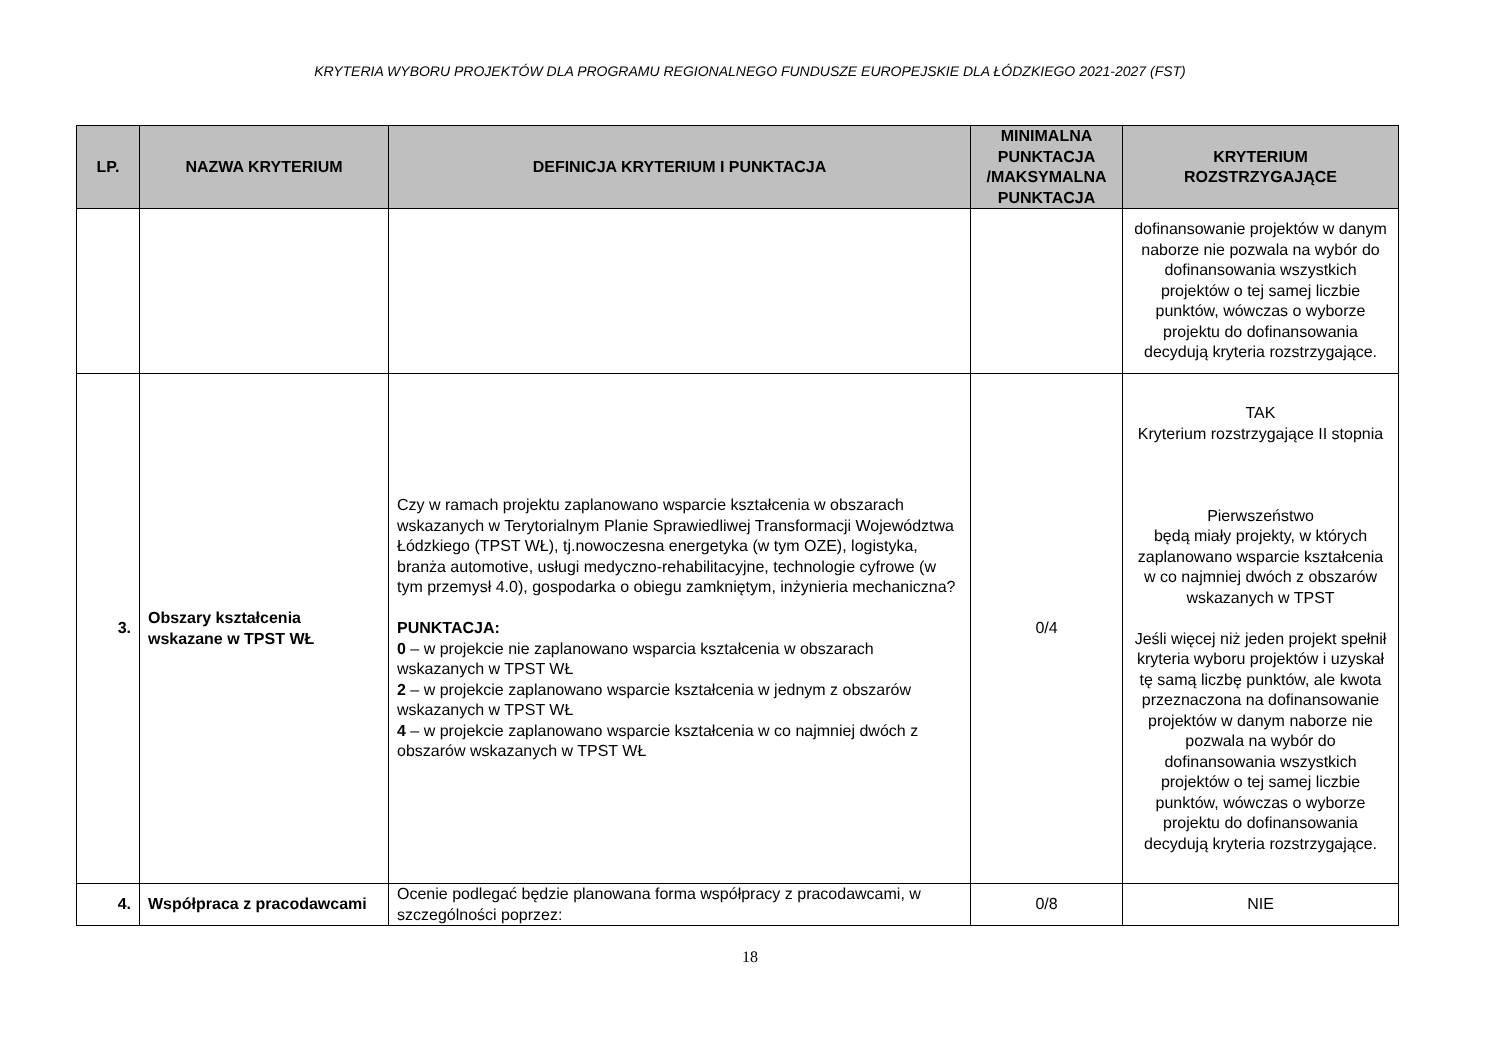KRYTERIA WYBORU PROJEKTÓW DLA PROGRAMU REGIONALNEGO FUNDUSZE EUROPEJSKIE DLA ŁÓDZKIEGO 2021-2027 (FST)
| LP. | NAZWA KRYTERIUM | DEFINICJA KRYTERIUM I PUNKTACJA | MINIMALNA PUNKTACJA /MAKSYMALNA PUNKTACJA | KRYTERIUM ROZSTRZYGAJĄCE |
| --- | --- | --- | --- | --- |
| | | | | dofinansowanie projektów w danym naborze nie pozwala na wybór do dofinansowania wszystkich projektów o tej samej liczbie punktów, wówczas o wyborze projektu do dofinansowania decydują kryteria rozstrzygające. |
| 3. | Obszary kształcenia wskazane w TPST WŁ | Czy w ramach projektu zaplanowano wsparcie kształcenia w obszarach wskazanych w Terytorialnym Planie Sprawiedliwej Transformacji Województwa Łódzkiego (TPST WŁ), tj.nowoczesna energetyka (w tym OZE), logistyka, branża automotive, usługi medyczno-rehabilitacyjne, technologie cyfrowe (w tym przemysł 4.0), gospodarka o obiegu zamkniętym, inżynieria mechaniczna? PUNKTACJA: 0 – w projekcie nie zaplanowano wsparcia kształcenia w obszarach wskazanych w TPST WŁ 2 – w projekcie zaplanowano wsparcie kształcenia w jednym z obszarów wskazanych w TPST WŁ 4 – w projekcie zaplanowano wsparcie kształcenia w co najmniej dwóch z obszarów wskazanych w TPST WŁ | 0/4 | TAK Kryterium rozstrzygające II stopnia Pierwszeństwo będą miały projekty, w których zaplanowano wsparcie kształcenia w co najmniej dwóch z obszarów wskazanych w TPST Jeśli więcej niż jeden projekt spełnił kryteria wyboru projektów i uzyskał tę samą liczbę punktów, ale kwota przeznaczona na dofinansowanie projektów w danym naborze nie pozwala na wybór do dofinansowania wszystkich projektów o tej samej liczbie punktów, wówczas o wyborze projektu do dofinansowania decydują kryteria rozstrzygające. |
| 4. | Współpraca z pracodawcami | Ocenie podlegać będzie planowana forma współpracy z pracodawcami, w szczególności poprzez: | 0/8 | NIE |
18